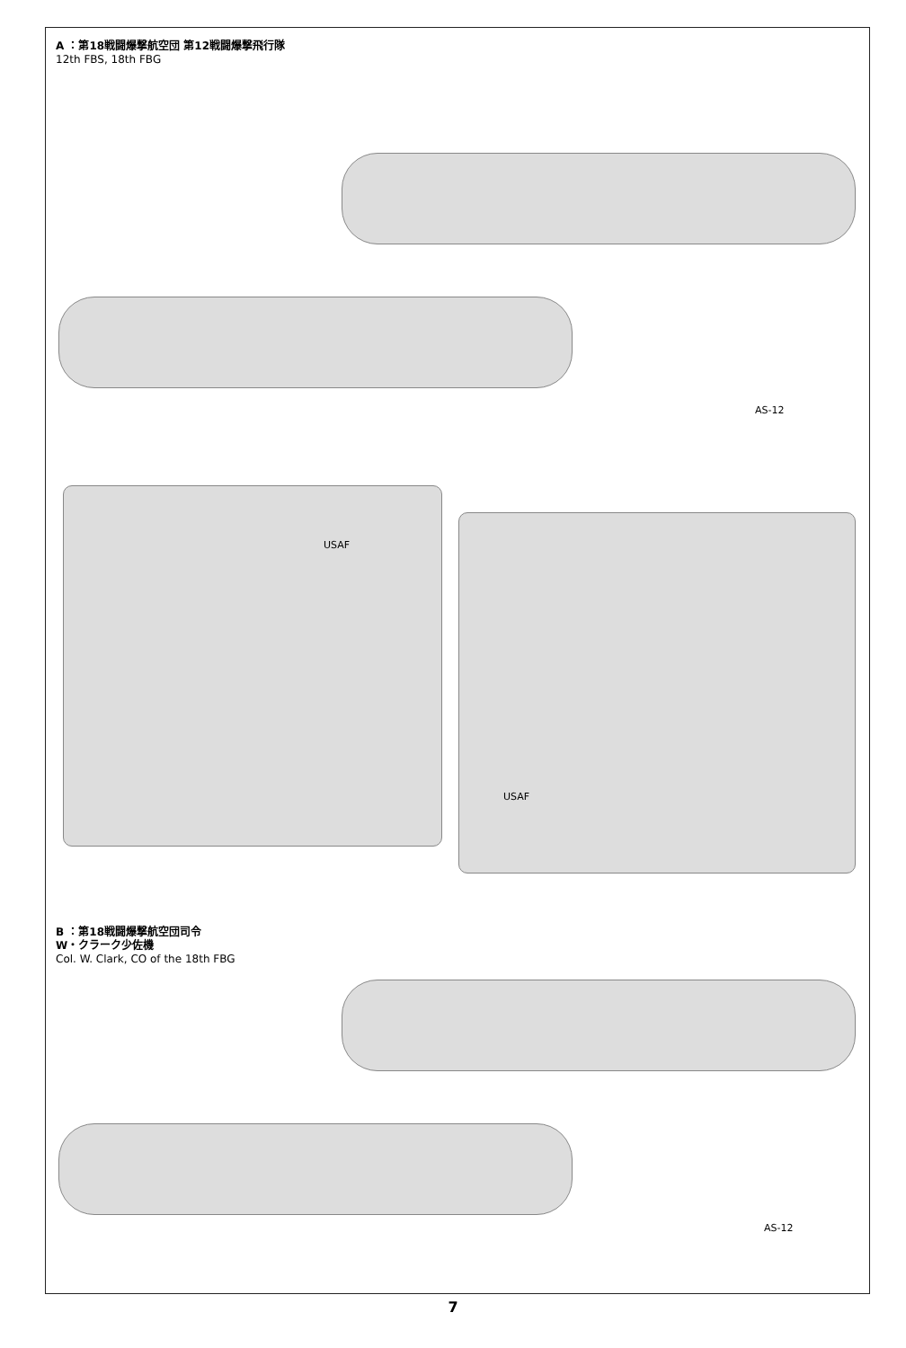A ：第18戦闘爆撃航空団 第12戦闘爆撃飛行隊
12th FBS, 18th FBG
AS-12
USAF
USAF
B ：第18戦闘爆撃航空団司令
W・クラーク少佐機
Col. W. Clark, CO of the 18th FBG
AS-12
7